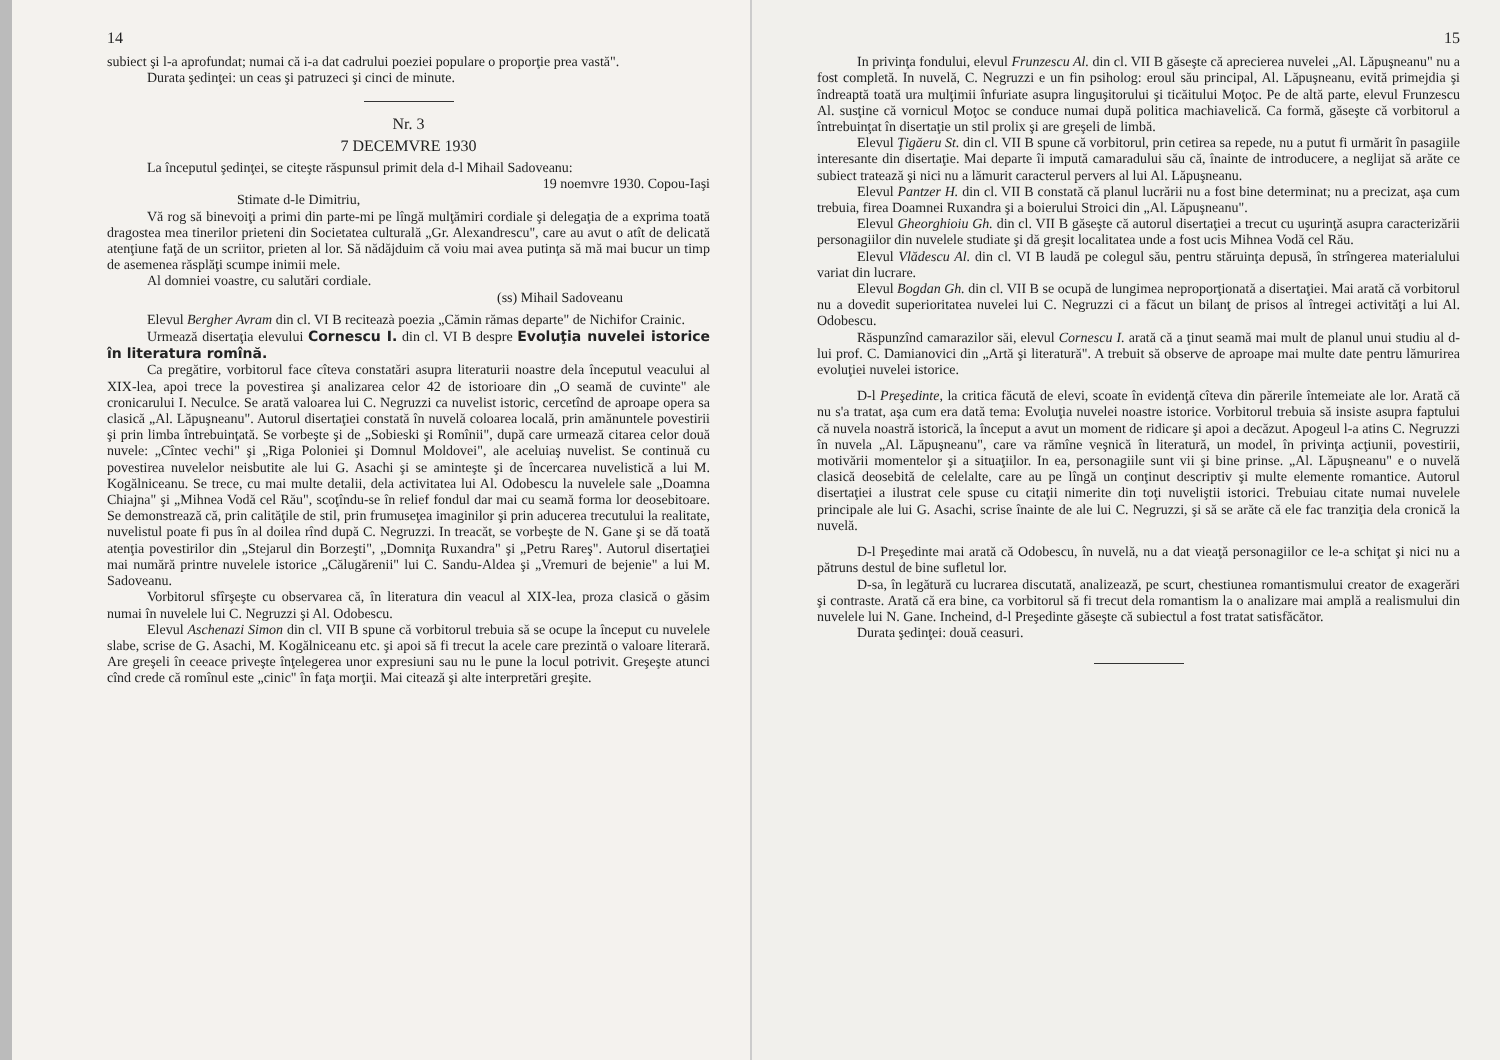14
subiect şi l-a aprofundat; numai că i-a dat cadrului poeziei populare o proporţie prea vastă".
Durata şedinţei: un ceas şi patruzeci şi cinci de minute.
Nr. 3
7 DECEMVRE 1930
La începutul şedinţei, se citeşte răspunsul primit dela d-l Mihail Sadoveanu:
19 noemvre 1930. Copou-Iaşi
Stimate d-le Dimitriu,
Vă rog să binevoiţi a primi din parte-mi pe lîngă mulţămiri cordiale şi delegaţia de a exprima toată dragostea mea tinerilor prieteni din Societatea culturală „Gr. Alexandrescu", care au avut o atît de delicată atenţiune faţă de un scriitor, prieten al lor. Să nădăjduim că voiu mai avea putinţa să mă mai bucur un timp de asemenea răsplăţi scumpe inimii mele.
Al domniei voastre, cu salutări cordiale.
(ss) Mihail Sadoveanu
Elevul Bergher Avram din cl. VI B reciteazà poezia „Cămin rămas departe" de Nichifor Crainic.
Urmează disertaţia elevului Cornescu I. din cl. VI B despre Evoluţia nuvelei istorice în literatura romînă.
Ca pregătire, vorbitorul face cîteva constatări asupra literaturii noastre dela începutul veacului al XIX-lea, apoi trece la povestirea şi analizarea celor 42 de istorioare din „O seamă de cuvinte" ale cronicarului I. Neculce. Se arată valoarea lui C. Negruzzi ca nuvelist istoric, cercetînd de aproape opera sa clasică „Al. Lăpuşneanu". Autorul disertaţiei constată în nuvelă coloarea locală, prin amănuntele povestirii şi prin limba întrebuinţată. Se vorbeşte şi de „Sobieski şi Romînii", după care urmează citarea celor două nuvele: „Cîntec vechi" şi „Riga Poloniei şi Domnul Moldovei", ale aceluiaş nuvelist. Se continuă cu povestirea nuvelelor neisbutite ale lui G. Asachi şi se aminteşte şi de încercarea nuvelistică a lui M. Kogălniceanu. Se trece, cu mai multe detalii, dela activitatea lui Al. Odobescu la nuvelele sale „Doamna Chiajna" şi „Mihnea Vodă cel Rău", scoţîndu-se în relief fondul dar mai cu seamă forma lor deosebitoare. Se demonstrează că, prin calităţile de stil, prin frumuseţea imaginilor şi prin aducerea trecutului la realitate, nuvelistul poate fi pus în al doilea rînd după C. Negruzzi. In treacăt, se vorbeşte de N. Gane şi se dă toată atenţia povestirilor din „Stejarul din Borzeşti", „Domniţa Ruxandra" şi „Petru Rareş". Autorul disertaţiei mai numără printre nuvelele istorice „Călugărenii" lui C. Sandu-Aldea şi „Vremuri de bejenie" a lui M. Sadoveanu.
Vorbitorul sfîrşeşte cu observarea că, în literatura din veacul al XIX-lea, proza clasică o găsim numai în nuvelele lui C. Negruzzi şi Al. Odobescu.
Elevul Aschenazi Simon din cl. VII B spune că vorbitorul trebuia să se ocupe la început cu nuvelele slabe, scrise de G. Asachi, M. Kogălniceanu etc. şi apoi să fi trecut la acele care prezintă o valoare literară. Are greşeli în ceeace priveşte înţelegerea unor expresiuni sau nu le pune la locul potrivit. Greşeşte atunci cînd crede că romînul este „cinic" în faţa morţii. Mai citează şi alte interpretări greşite.
15
In privinţa fondului, elevul Frunzescu Al. din cl. VII B găseşte că aprecierea nuvelei „Al. Lăpuşneanu" nu a fost completă. In nuvelă, C. Negruzzi e un fin psiholog: eroul său principal, Al. Lăpuşneanu, evită primejdia şi îndreaptă toată ura mulţimii înfuriate asupra linguşitorului şi ticăitului Moţoc. Pe de altă parte, elevul Frunzescu Al. susţine că vornicul Moţoc se conduce numai după politica machiavelică. Ca formă, găseşte că vorbitorul a întrebuinţat în disertaţie un stil prolix şi are greşeli de limbă.
Elevul Ţigăeru St. din cl. VII B spune că vorbitorul, prin cetirea sa repede, nu a putut fi urmărit în pasagiile interesante din disertaţie. Mai departe îi impută camaradului său că, înainte de introducere, a neglijat să arăte ce subiect tratează şi nici nu a lămurit caracterul pervers al lui Al. Lăpuşneanu.
Elevul Pantzer H. din cl. VII B constată că planul lucrării nu a fost bine determinat; nu a precizat, aşa cum trebuia, firea Doamnei Ruxandra şi a boierului Stroici din „Al. Lăpuşneanu".
Elevul Gheorghioiu Gh. din cl. VII B găseşte că autorul disertaţiei a trecut cu uşurinţă asupra caracterizării personagiilor din nuvelele studiate şi dă greşit localitatea unde a fost ucis Mihnea Vodă cel Rău.
Elevul Vlădescu Al. din cl. VI B laudă pe colegul său, pentru stăruinţa depusă, în strîngerea materialului variat din lucrare.
Elevul Bogdan Gh. din cl. VII B se ocupă de lungimea neproporţionată a disertaţiei. Mai arată că vorbitorul nu a dovedit superioritatea nuvelei lui C. Negruzzi ci a făcut un bilanţ de prisos al întregei activităţi a lui Al. Odobescu.
Răspunzînd camarazilor săi, elevul Cornescu I. arată că a ţinut seamă mai mult de planul unui studiu al d-lui prof. C. Damianovici din „Artă şi literatură". A trebuit să observe de aproape mai multe date pentru lămurirea evoluţiei nuvelei istorice.
D-l Preşedinte, la critica făcută de elevi, scoate în evidenţă cîteva din părerile întemeiate ale lor. Arată că nu s'a tratat, aşa cum era dată tema: Evoluţia nuvelei noastre istorice. Vorbitorul trebuia să insiste asupra faptului că nuvela noastră istorică, la început a avut un moment de ridicare şi apoi a decăzut. Apogeul l-a atins C. Negruzzi în nuvela „Al. Lăpuşneanu", care va rămîne veşnică în literatură, un model, în privinţa acţiunii, povestirii, motivării momentelor şi a situaţiilor. In ea, personagiile sunt vii şi bine prinse. „Al. Lăpuşneanu" e o nuvelă clasică deosebită de celelalte, care au pe lîngă un conţinut descriptiv şi multe elemente romantice. Autorul disertaţiei a ilustrat cele spuse cu citaţii nimerite din toţi nuveliştii istorici. Trebuiau citate numai nuvelele principale ale lui G. Asachi, scrise înainte de ale lui C. Negruzzi, şi să se arăte că ele fac tranziţia dela cronică la nuvelă.
D-l Preşedinte mai arată că Odobescu, în nuvelă, nu a dat vieaţă personagiilor ce le-a schiţat şi nici nu a pătruns destul de bine sufletul lor.
D-sa, în legătură cu lucrarea discutată, analizează, pe scurt, chestiunea romantismului creator de exagerări şi contraste. Arată că era bine, ca vorbitorul să fi trecut dela romantism la o analizare mai amplă a realismului din nuvelele lui N. Gane. Incheind, d-l Preşedinte găseşte că subiectul a fost tratat satisfăcător.
Durata şedinţei: două ceasuri.